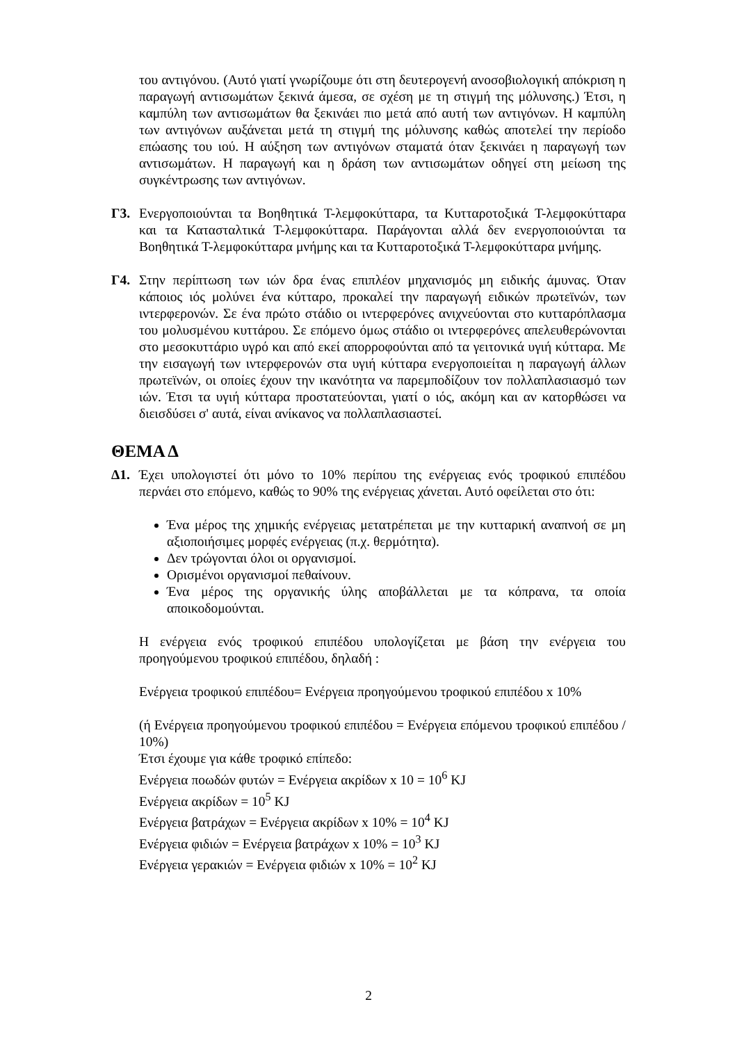του αντιγόνου. (Αυτό γιατί γνωρίζουμε ότι στη δευτερογενή ανοσοβιολογική απόκριση η παραγωγή αντισωμάτων ξεκινά άμεσα, σε σχέση με τη στιγμή της μόλυνσης.) Έτσι, η καμπύλη των αντισωμάτων θα ξεκινάει πιο μετά από αυτή των αντιγόνων. Η καμπύλη των αντιγόνων αυξάνεται μετά τη στιγμή της μόλυνσης καθώς αποτελεί την περίοδο επώασης του ιού. Η αύξηση των αντιγόνων σταματά όταν ξεκινάει η παραγωγή των αντισωμάτων. Η παραγωγή και η δράση των αντισωμάτων οδηγεί στη μείωση της συγκέντρωσης των αντιγόνων.
Γ3. Ενεργοποιούνται τα Βοηθητικά Τ-λεμφοκύτταρα, τα Κυτταροτοξικά Τ-λεμφοκύτταρα και τα Κατασταλτικά Τ-λεμφοκύτταρα. Παράγονται αλλά δεν ενεργοποιούνται τα Βοηθητικά Τ-λεμφοκύτταρα μνήμης και τα Κυτταροτοξικά Τ-λεμφοκύτταρα μνήμης.
Γ4. Στην περίπτωση των ιών δρα ένας επιπλέον μηχανισμός μη ειδικής άμυνας. Όταν κάποιος ιός μολύνει ένα κύτταρο, προκαλεί την παραγωγή ειδικών πρωτεϊνών, των ιντερφερονών. Σε ένα πρώτο στάδιο οι ιντερφερόνες ανιχνεύονται στο κυτταρόπλασμα του μολυσμένου κυττάρου. Σε επόμενο όμως στάδιο οι ιντερφερόνες απελευθερώνονται στο μεσοκυττάριο υγρό και από εκεί απορροφούνται από τα γειτονικά υγιή κύτταρα. Με την εισαγωγή των ιντερφερονών στα υγιή κύτταρα ενεργοποιείται η παραγωγή άλλων πρωτεϊνών, οι οποίες έχουν την ικανότητα να παρεμποδίζουν τον πολλαπλασιασμό των ιών. Έτσι τα υγιή κύτταρα προστατεύονται, γιατί ο ιός, ακόμη και αν κατορθώσει να διεισδύσει σ' αυτά, είναι ανίκανος να πολλαπλασιαστεί.
ΘΕΜΑ Δ
Δ1. Έχει υπολογιστεί ότι μόνο το 10% περίπου της ενέργειας ενός τροφικού επιπέδου περνάει στο επόμενο, καθώς το 90% της ενέργειας χάνεται. Αυτό οφείλεται στο ότι:
Ένα μέρος της χημικής ενέργειας μετατρέπεται με την κυτταρική αναπνοή σε μη αξιοποιήσιμες μορφές ενέργειας (π.χ. θερμότητα).
Δεν τρώγονται όλοι οι οργανισμοί.
Ορισμένοι οργανισμοί πεθαίνουν.
Ένα μέρος της οργανικής ύλης αποβάλλεται με τα κόπρανα, τα οποία αποικοδομούνται.
Η ενέργεια ενός τροφικού επιπέδου υπολογίζεται με βάση την ενέργεια του προηγούμενου τροφικού επιπέδου, δηλαδή :
Ενέργεια τροφικού επιπέδου= Ενέργεια προηγούμενου τροφικού επιπέδου x 10%
(ή Ενέργεια προηγούμενου τροφικού επιπέδου = Ενέργεια επόμενου τροφικού επιπέδου / 10%)
Έτσι έχουμε για κάθε τροφικό επίπεδο:
Ενέργεια ποωδών φυτών = Ενέργεια ακρίδων x 10 = 10<sup>6</sup> KJ
Ενέργεια ακρίδων = 10<sup>5</sup> KJ
Ενέργεια βατράχων = Ενέργεια ακρίδων x 10% = 10<sup>4</sup> KJ
Ενέργεια φιδιών = Ενέργεια βατράχων x 10% = 10<sup>3</sup> KJ
Ενέργεια γερακιών = Ενέργεια φιδιών x 10% = 10<sup>2</sup> KJ
2